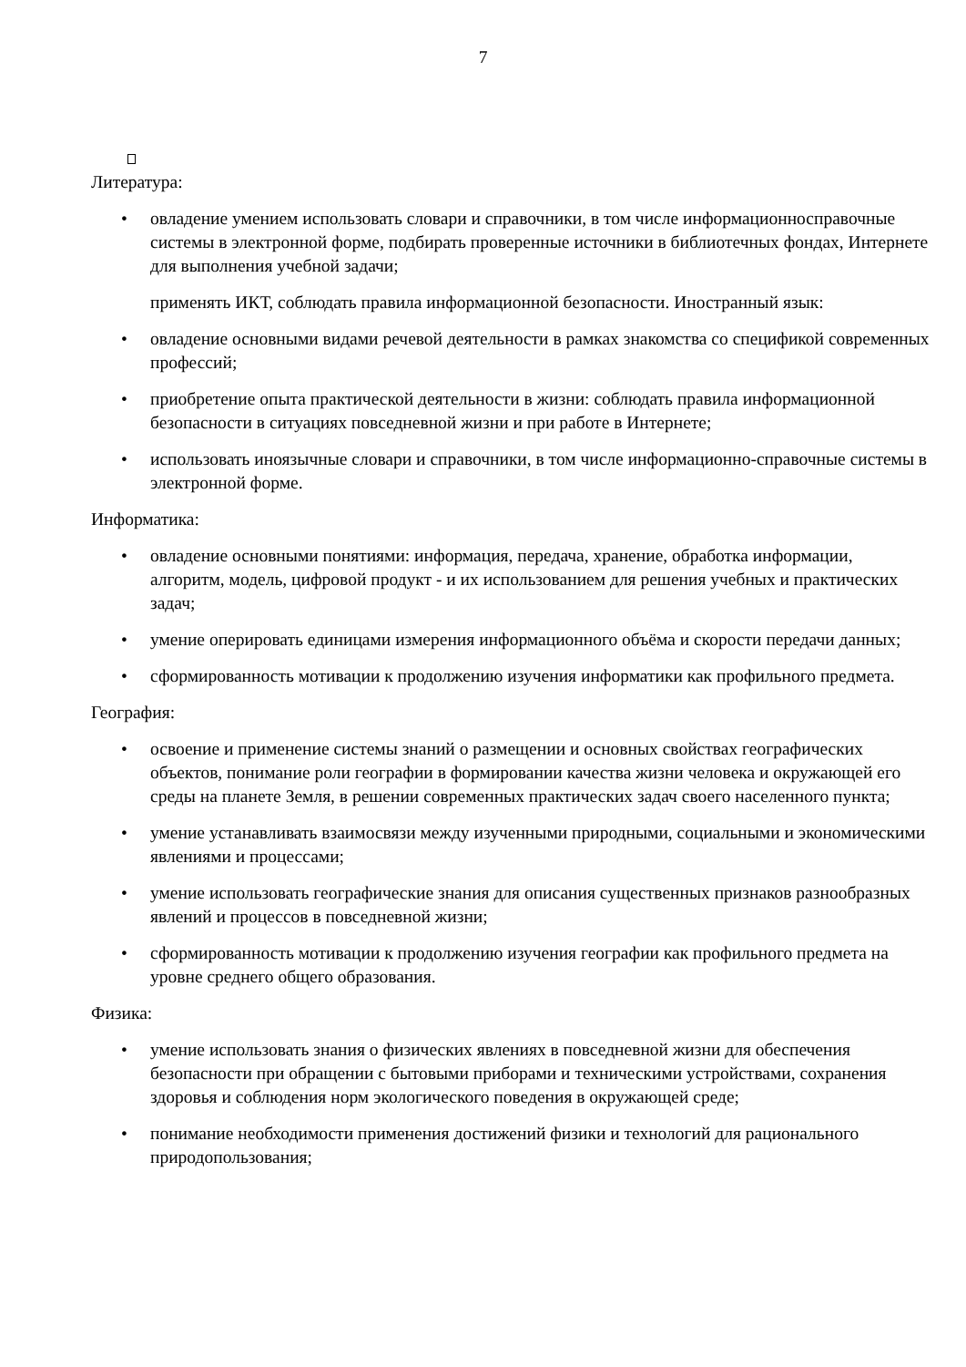7
Литература:
• овладение умением использовать словари и справочники, в том числе информационносправочные системы в электронной форме, подбирать проверенные источники в библиотечных фондах, Интернете для выполнения учебной задачи;
применять ИКТ, соблюдать правила информационной безопасности. Иностранный язык:
• овладение основными видами речевой деятельности в рамках знакомства со спецификой современных профессий;
• приобретение опыта практической деятельности в жизни: соблюдать правила информационной безопасности в ситуациях повседневной жизни и при работе в Интернете;
• использовать иноязычные словари и справочники, в том числе информационно-справочные системы в электронной форме.
Информатика:
• овладение основными понятиями: информация, передача, хранение, обработка информации, алгоритм, модель, цифровой продукт - и их использованием для решения учебных и практических задач;
• умение оперировать единицами измерения информационного объёма и скорости передачи данных;
• сформированность мотивации к продолжению изучения информатики как профильного предмета.
География:
• освоение и применение системы знаний о размещении и основных свойствах географических объектов, понимание роли географии в формировании качества жизни человека и окружающей его среды на планете Земля, в решении современных практических задач своего населенного пункта;
• умение устанавливать взаимосвязи между изученными природными, социальными и экономическими явлениями и процессами;
• умение использовать географические знания для описания существенных признаков разнообразных явлений и процессов в повседневной жизни;
• сформированность мотивации к продолжению изучения географии как профильного предмета на уровне среднего общего образования.
Физика:
• умение использовать знания о физических явлениях в повседневной жизни для обеспечения безопасности при обращении с бытовыми приборами и техническими устройствами, сохранения здоровья и соблюдения норм экологического поведения в окружающей среде;
• понимание необходимости применения достижений физики и технологий для рационального природопользования;